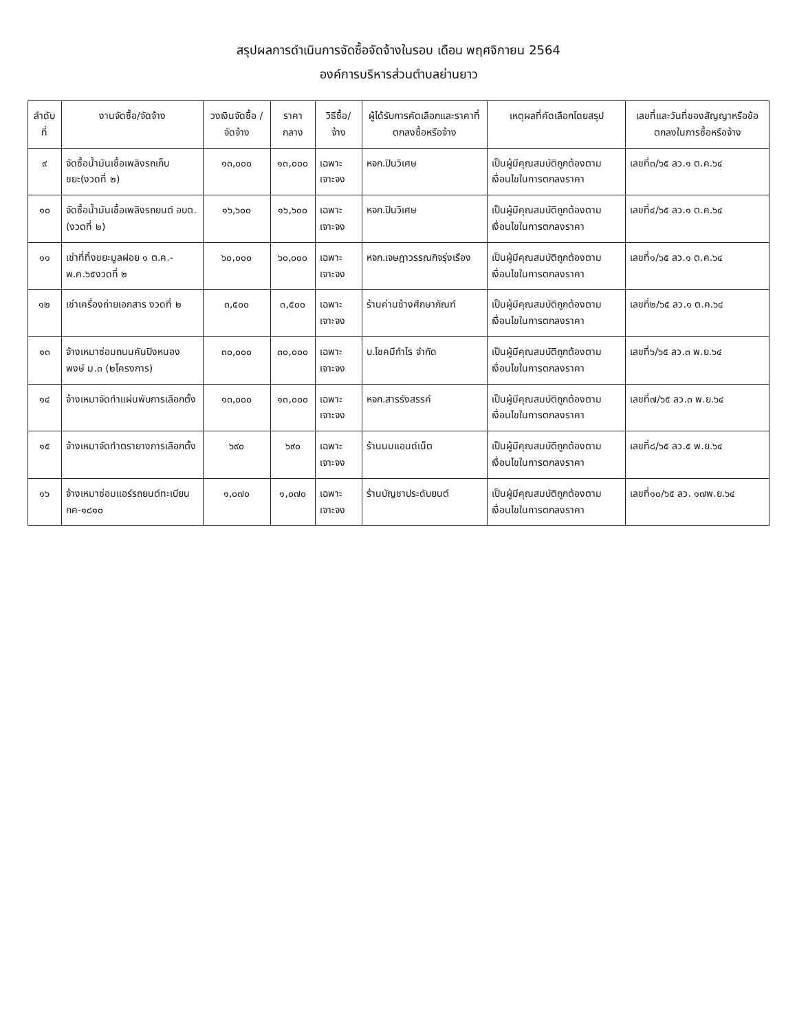สรุปผลการดำเนินการจัดซื้อจัดจ้างในรอบ เดือน พฤศจิกายน 2564
องค์การบริหารส่วนตำบลย่านยาว
| ลำดับที่ | งานจัดซื้อ/จัดจ้าง | วงเงินจัดซื้อ / จัดจ้าง | ราคากลาง | วิธีซื้อ/จ้าง | ผู้ได้รับการคัดเลือกและราคาที่ตกลงซื้อหรือจ้าง | เหตุผลที่คัดเลือกโดยสรุป | เลขที่และวันที่ของสัญญาหรือข้อตกลงในการซื้อหรือจ้าง |
| --- | --- | --- | --- | --- | --- | --- | --- |
| ๙ | จัดซื้อน้ำมันเชื้อเพลิงรถเก็บขยะ(งวดที่ ๒) | ๑๓,๐๐๐ | ๑๓,๐๐๐ | เฉพาะเจาะจง | หจก.ปินวิเศษ | เป็นผู้มีคุณสมบัติถูกต้องตามเงื่อนไขในการตกลงราคา | เลขที่๓/๖๕ ลว.๑ ต.ค.๖๔ |
| ๑๐ | จัดซื้อน้ำมันเชื้อเพลิงรถยนต์ อบต.(งวดที่ ๒) | ๑๖,๖๐๐ | ๑๖,๖๐๐ | เฉพาะเจาะจง | หจก.ปินวิเศษ | เป็นผู้มีคุณสมบัติถูกต้องตามเงื่อนไขในการตกลงราคา | เลขที่๔/๖๕ ลว.๑ ต.ค.๖๔ |
| ๑๑ | เช่าที่ทิ้งขยะมูลฝอย ๑ ต.ค.-พ.ค.๖๕งวดที่ ๒ | ๖๐,๐๐๐ | ๖๐,๐๐๐ | เฉพาะเจาะจง | หจก.เจษฎาวรรณกิจรุ่งเรือง | เป็นผู้มีคุณสมบัติถูกต้องตามเงื่อนไขในการตกลงราคา | เลขที่๑/๖๕ ลว.๑ ต.ค.๖๔ |
| ๑๒ | เช่าเครื่องถ่ายเอกสาร งวดที่ ๒ | ๓,๕๐๐ | ๓,๕๐๐ | เฉพาะเจาะจง | ร้านค่านช้างศึกษาภัณฑ์ | เป็นผู้มีคุณสมบัติถูกต้องตามเงื่อนไขในการตกลงราคา | เลขที่๒/๖๕ ลว.๑ ต.ค.๖๔ |
| ๑๓ | จ้างเหมาซ่อมถนนคันปิงหนองพงษ์ ม.๓ (๒โครงการ) | ๓๐,๐๐๐ | ๓๐,๐๐๐ | เฉพาะเจาะจง | บ.โชคมีกำไร จำกัด | เป็นผู้มีคุณสมบัติถูกต้องตามเงื่อนไขในการตกลงราคา | เลขที่๖/๖๕ ลว.๓ พ.ย.๖๔ |
| ๑๔ | จ้างเหมาจัดทำแผ่นพับการเลือกตั้ง | ๑๓,๐๐๐ | ๑๓,๐๐๐ | เฉพาะเจาะจง | หจก.สารรังสรรค์ | เป็นผู้มีคุณสมบัติถูกต้องตามเงื่อนไขในการตกลงราคา | เลขที่๗/๖๕ ลว.๓ พ.ย.๖๔ |
| ๑๕ | จ้างเหมาจัดทำตรายางการเลือกตั้ง | ๖๙๐ | ๖๙๐ | เฉพาะเจาะจง | ร้านนมแอนด์เน็ต | เป็นผู้มีคุณสมบัติถูกต้องตามเงื่อนไขในการตกลงราคา | เลขที่๘/๖๕ ลว.๕ พ.ย.๖๔ |
| ๑๖ | จ้างเหมาซ่อมแอร์รถยนต์ทะเบียน กค-๑๘๑๐ | ๑,๐๗๐ | ๑,๐๗๐ | เฉพาะเจาะจง | ร้านบัญชาประดับยนต์ | เป็นผู้มีคุณสมบัติถูกต้องตามเงื่อนไขในการตกลงราคา | เลขที่๑๐/๖๕ ลว. ๑๗พ.ย.๖๔ |